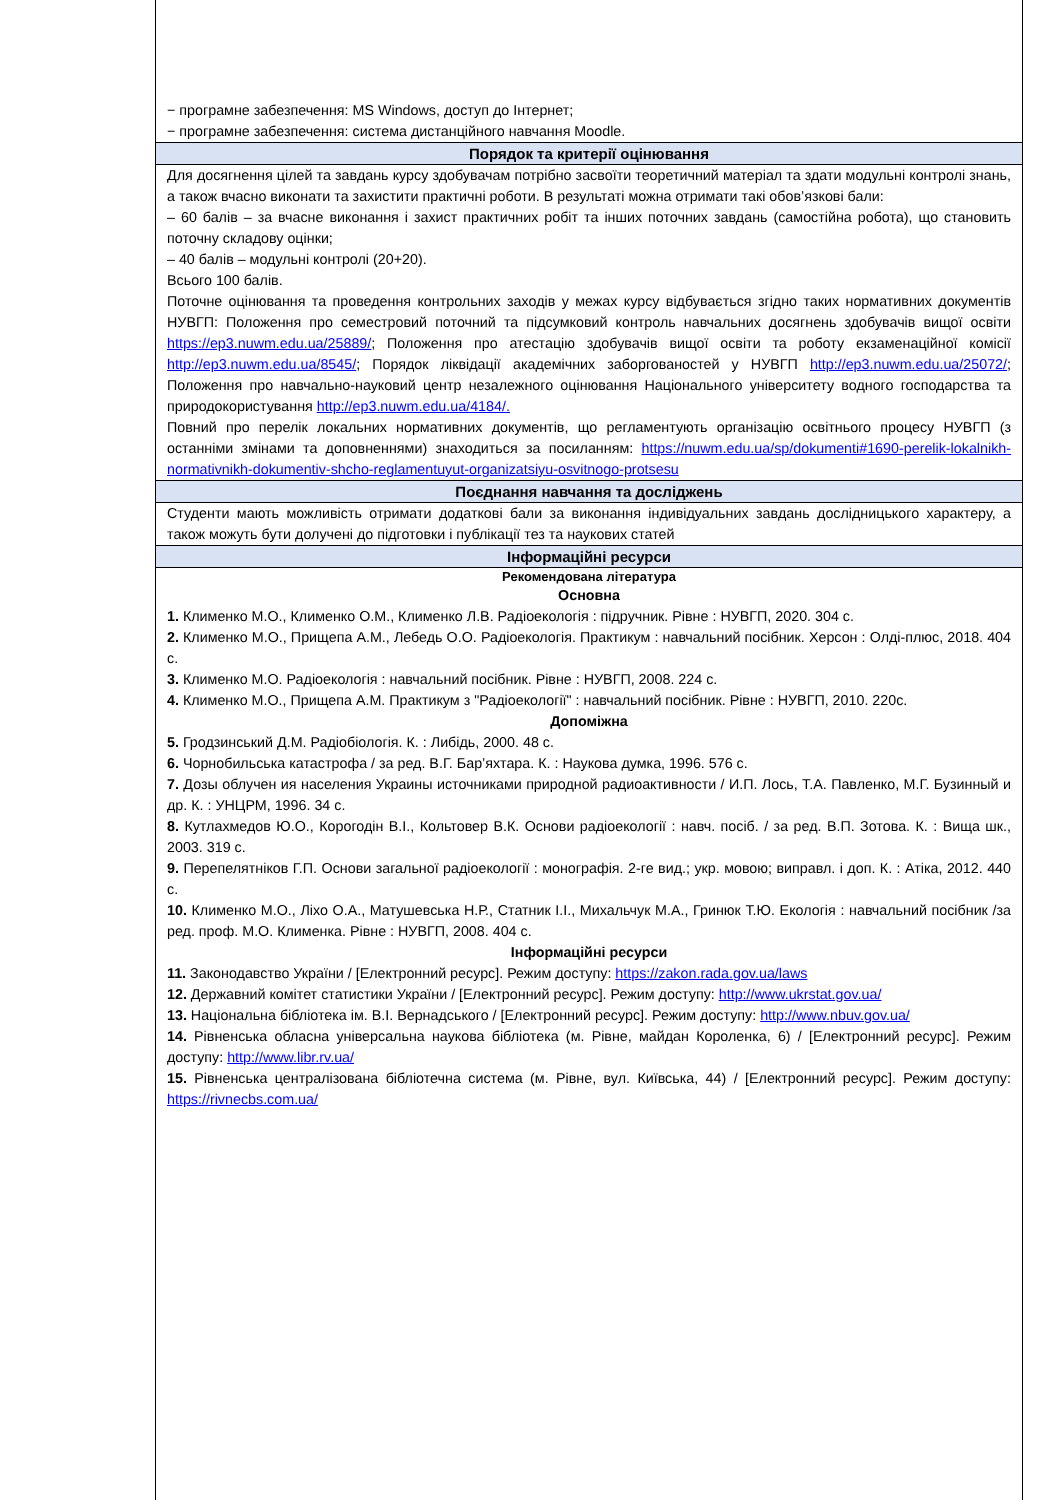| − програмне забезпечення: MS Windows, доступ до Інтернет; − програмне забезпечення: система дистанційного навчання Moodle. |
| Порядок та критерії оцінювання |
| Для досягнення цілей та завдань курсу здобувачам потрібно засвоїти теоретичний матеріал та здати модульні контролі знань, а також вчасно виконати та захистити практичні роботи. В результаті можна отримати такі обов’язкові бали: – 60 балів – за вчасне виконання і захист практичних робіт та інших поточних завдань (самостійна робота), що становить поточну складову оцінки; – 40 балів – модульні контролі (20+20). Всього 100 балів. Поточне оцінювання та проведення контрольних заходів у межах курсу відбувається згідно таких нормативних документів НУВГП: Положення про семестровий поточний та підсумковий контроль навчальних досягнень здобувачів вищої освіти https://ep3.nuwm.edu.ua/25889/ ; Положення про атестацію здобувачів вищої освіти та роботу екзаменаційної комісії http://ep3.nuwm.edu.ua/8545/ ; Порядок ліквідації академічних заборгованостей у НУВГП http://ep3.nuwm.edu.ua/25072/ ; Положення про навчально-науковий центр незалежного оцінювання Національного університету водного господарства та природокористування http://ep3.nuwm.edu.ua/4184/. Повний про перелік локальних нормативних документів, що регламентують організацію освітнього процесу НУВГП (з останніми змінами та доповненнями) знаходиться за посиланням: https://nuwm.edu.ua/sp/dokumenti#1690-perelik-lokalnikh-normativnikh-dokumentiv-shcho-reglamentuyut-organizatsiyu-osvitnogo-protsesu |
| Поєднання навчання та досліджень |
| Студенти мають можливість отримати додаткові бали за виконання індивідуальних завдань дослідницького характеру, а також можуть бути долучені до підготовки і публікації тез та наукових статей |
| Інформаційні ресурси |
| Рекомендована література Основна 1. Клименко М.О., Клименко О.М., Клименко Л.В. Радіоекологія : підручник. Рівне : НУВГП, 2020. 304 с. 2. Клименко М.О., Прищепа А.М., Лебедь О.О. Радіоекологія. Практикум : навчальний посібник. Херсон : Олді-плюс, 2018. 404 с. 3. Клименко М.О. Радіоекологія : навчальний посібник. Рівне : НУВГП, 2008. 224 с. 4. Клименко М.О., Прищепа А.М. Практикум з "Радіоекології" : навчальний посібник. Рівне : НУВГП, 2010. 220с. Допоміжна 5. Гродзинський Д.М. Радіобіологія. К. : Либідь, 2000. 48 с. 6. Чорнобильська катастрофа / за ред. В.Г. Бар’яхтара. К. : Наукова думка, 1996. 576 с. 7. Дозы облучен ия населения Украины источниками природной радиоактивности / И.П. Лось, Т.А. Павленко, М.Г. Бузинный и др. К. : УНЦРМ, 1996. 34 с. 8. Кутлахмедов Ю.О., Корогодін В.І., Кольтовер В.К. Основи радіоекології : навч. посіб. / за ред. В.П. Зотова. К. : Вища шк., 2003. 319 с. 9. Перепелятніков Г.П. Основи загальної радіоекології : монографія. 2-ге вид.; укр. мовою; виправл. і доп. К. : Атіка, 2012. 440 с. 10. Клименко М.О., Ліхо О.А., Матушевська Н.Р., Статник І.І., Михальчук М.А., Гринюк Т.Ю. Екологія : навчальний посібник /за ред. проф. М.О. Клименка. Рівне : НУВГП, 2008. 404 с. Інформаційні ресурси 11. Законодавство України / [Електронний ресурс]. Режим доступу: https://zakon.rada.gov.ua/laws 12. Державний комітет статистики України / [Електронний ресурс]. Режим доступу: http://www.ukrstat.gov.ua/ 13. Національна бібліотека ім. В.І. Вернадського / [Електронний ресурс]. Режим доступу: http://www.nbuv.gov.ua/ 14. Рівненська обласна універсальна наукова бібліотека (м. Рівне, майдан Короленка, 6) / [Електронний ресурс]. Режим доступу: http://www.libr.rv.ua/ 15. Рівненська централізована бібліотечна система (м. Рівне, вул. Київська, 44) / [Електронний ресурс]. Режим доступу: https://rivnecbs.com.ua/ |